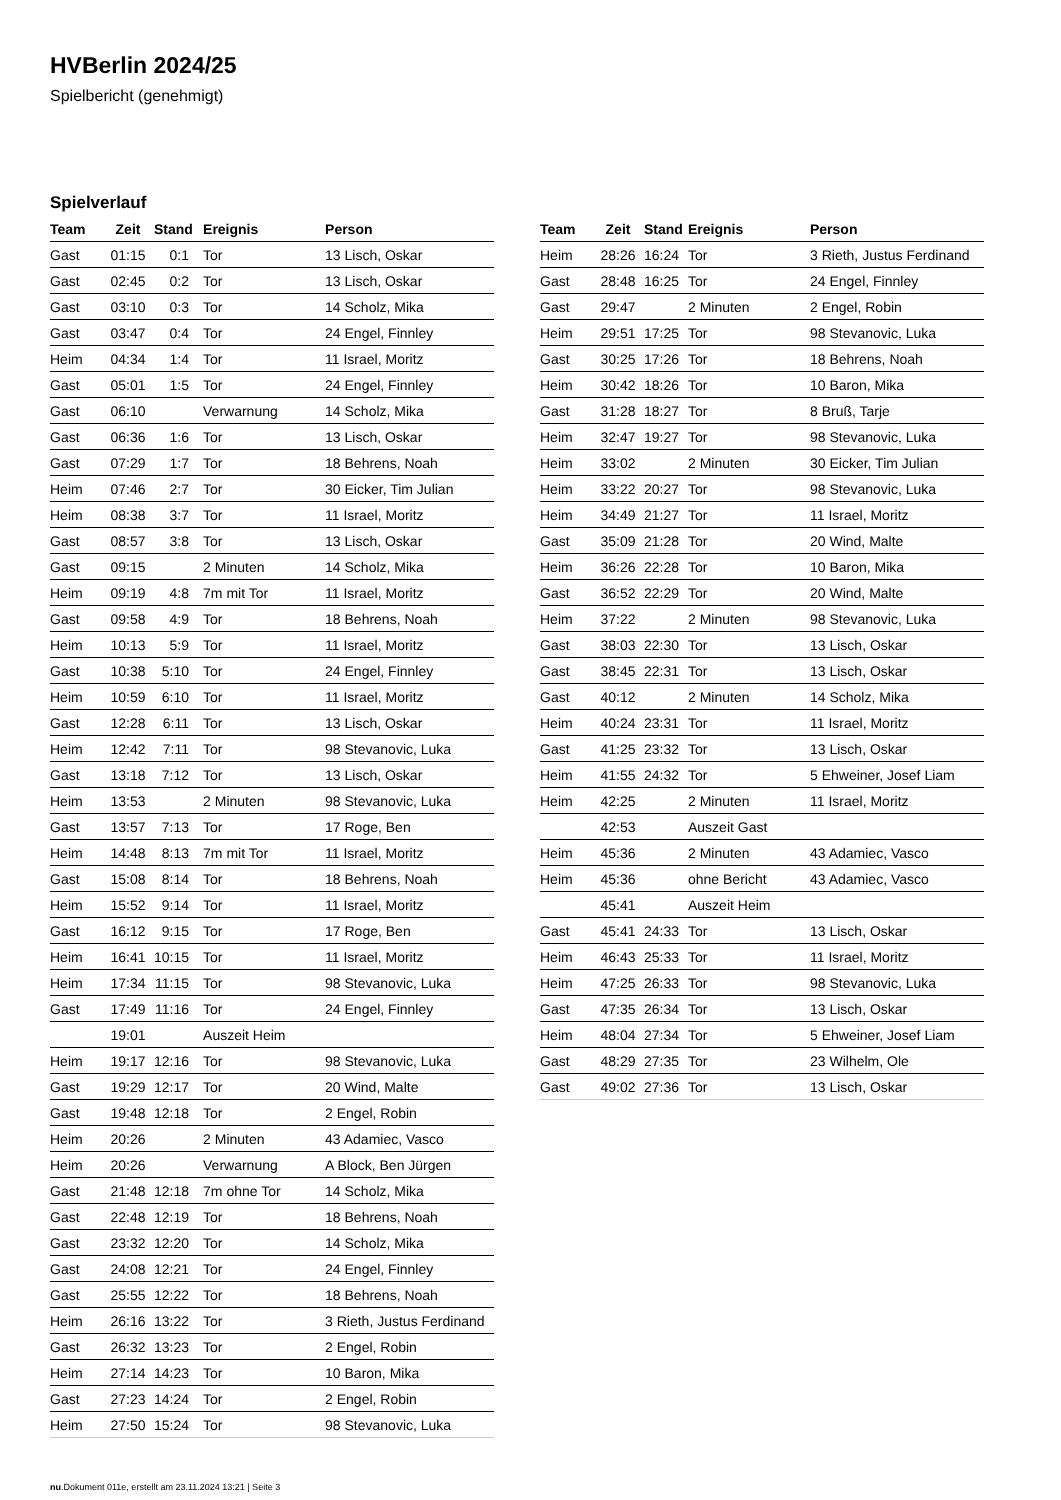HVBerlin 2024/25
Spielbericht (genehmigt)
Spielverlauf
| Team | Zeit | Stand | Ereignis | Person |
| --- | --- | --- | --- | --- |
| Gast | 01:15 | 0:1 | Tor | 13 Lisch, Oskar |
| Gast | 02:45 | 0:2 | Tor | 13 Lisch, Oskar |
| Gast | 03:10 | 0:3 | Tor | 14 Scholz, Mika |
| Gast | 03:47 | 0:4 | Tor | 24 Engel, Finnley |
| Heim | 04:34 | 1:4 | Tor | 11 Israel, Moritz |
| Gast | 05:01 | 1:5 | Tor | 24 Engel, Finnley |
| Gast | 06:10 | | Verwarnung | 14 Scholz, Mika |
| Gast | 06:36 | 1:6 | Tor | 13 Lisch, Oskar |
| Gast | 07:29 | 1:7 | Tor | 18 Behrens, Noah |
| Heim | 07:46 | 2:7 | Tor | 30 Eicker, Tim Julian |
| Heim | 08:38 | 3:7 | Tor | 11 Israel, Moritz |
| Gast | 08:57 | 3:8 | Tor | 13 Lisch, Oskar |
| Gast | 09:15 | | 2 Minuten | 14 Scholz, Mika |
| Heim | 09:19 | 4:8 | 7m mit Tor | 11 Israel, Moritz |
| Gast | 09:58 | 4:9 | Tor | 18 Behrens, Noah |
| Heim | 10:13 | 5:9 | Tor | 11 Israel, Moritz |
| Gast | 10:38 | 5:10 | Tor | 24 Engel, Finnley |
| Heim | 10:59 | 6:10 | Tor | 11 Israel, Moritz |
| Gast | 12:28 | 6:11 | Tor | 13 Lisch, Oskar |
| Heim | 12:42 | 7:11 | Tor | 98 Stevanovic, Luka |
| Gast | 13:18 | 7:12 | Tor | 13 Lisch, Oskar |
| Heim | 13:53 | | 2 Minuten | 98 Stevanovic, Luka |
| Gast | 13:57 | 7:13 | Tor | 17 Roge, Ben |
| Heim | 14:48 | 8:13 | 7m mit Tor | 11 Israel, Moritz |
| Gast | 15:08 | 8:14 | Tor | 18 Behrens, Noah |
| Heim | 15:52 | 9:14 | Tor | 11 Israel, Moritz |
| Gast | 16:12 | 9:15 | Tor | 17 Roge, Ben |
| Heim | 16:41 | 10:15 | Tor | 11 Israel, Moritz |
| Heim | 17:34 | 11:15 | Tor | 98 Stevanovic, Luka |
| Gast | 17:49 | 11:16 | Tor | 24 Engel, Finnley |
| | 19:01 | | Auszeit Heim | |
| Heim | 19:17 | 12:16 | Tor | 98 Stevanovic, Luka |
| Gast | 19:29 | 12:17 | Tor | 20 Wind, Malte |
| Gast | 19:48 | 12:18 | Tor | 2 Engel, Robin |
| Heim | 20:26 | | 2 Minuten | 43 Adamiec, Vasco |
| Heim | 20:26 | | Verwarnung | A Block, Ben Jürgen |
| Gast | 21:48 | 12:18 | 7m ohne Tor | 14 Scholz, Mika |
| Gast | 22:48 | 12:19 | Tor | 18 Behrens, Noah |
| Gast | 23:32 | 12:20 | Tor | 14 Scholz, Mika |
| Gast | 24:08 | 12:21 | Tor | 24 Engel, Finnley |
| Gast | 25:55 | 12:22 | Tor | 18 Behrens, Noah |
| Heim | 26:16 | 13:22 | Tor | 3 Rieth, Justus Ferdinand |
| Gast | 26:32 | 13:23 | Tor | 2 Engel, Robin |
| Heim | 27:14 | 14:23 | Tor | 10 Baron, Mika |
| Gast | 27:23 | 14:24 | Tor | 2 Engel, Robin |
| Heim | 27:50 | 15:24 | Tor | 98 Stevanovic, Luka |
| Team | Zeit | Stand | Ereignis | Person |
| --- | --- | --- | --- | --- |
| Heim | 28:26 | 16:24 | Tor | 3 Rieth, Justus Ferdinand |
| Gast | 28:48 | 16:25 | Tor | 24 Engel, Finnley |
| Gast | 29:47 | | 2 Minuten | 2 Engel, Robin |
| Heim | 29:51 | 17:25 | Tor | 98 Stevanovic, Luka |
| Gast | 30:25 | 17:26 | Tor | 18 Behrens, Noah |
| Heim | 30:42 | 18:26 | Tor | 10 Baron, Mika |
| Gast | 31:28 | 18:27 | Tor | 8 Bruß, Tarje |
| Heim | 32:47 | 19:27 | Tor | 98 Stevanovic, Luka |
| Heim | 33:02 | | 2 Minuten | 30 Eicker, Tim Julian |
| Heim | 33:22 | 20:27 | Tor | 98 Stevanovic, Luka |
| Heim | 34:49 | 21:27 | Tor | 11 Israel, Moritz |
| Gast | 35:09 | 21:28 | Tor | 20 Wind, Malte |
| Heim | 36:26 | 22:28 | Tor | 10 Baron, Mika |
| Gast | 36:52 | 22:29 | Tor | 20 Wind, Malte |
| Heim | 37:22 | | 2 Minuten | 98 Stevanovic, Luka |
| Gast | 38:03 | 22:30 | Tor | 13 Lisch, Oskar |
| Gast | 38:45 | 22:31 | Tor | 13 Lisch, Oskar |
| Gast | 40:12 | | 2 Minuten | 14 Scholz, Mika |
| Heim | 40:24 | 23:31 | Tor | 11 Israel, Moritz |
| Gast | 41:25 | 23:32 | Tor | 13 Lisch, Oskar |
| Heim | 41:55 | 24:32 | Tor | 5 Ehweiner, Josef Liam |
| Heim | 42:25 | | 2 Minuten | 11 Israel, Moritz |
| | 42:53 | | Auszeit Gast | |
| Heim | 45:36 | | 2 Minuten | 43 Adamiec, Vasco |
| Heim | 45:36 | | ohne Bericht | 43 Adamiec, Vasco |
| | 45:41 | | Auszeit Heim | |
| Gast | 45:41 | 24:33 | Tor | 13 Lisch, Oskar |
| Heim | 46:43 | 25:33 | Tor | 11 Israel, Moritz |
| Heim | 47:25 | 26:33 | Tor | 98 Stevanovic, Luka |
| Gast | 47:35 | 26:34 | Tor | 13 Lisch, Oskar |
| Heim | 48:04 | 27:34 | Tor | 5 Ehweiner, Josef Liam |
| Gast | 48:29 | 27:35 | Tor | 23 Wilhelm, Ole |
| Gast | 49:02 | 27:36 | Tor | 13 Lisch, Oskar |
nu.Dokument 011e, erstellt am 23.11.2024 13:21 | Seite 3